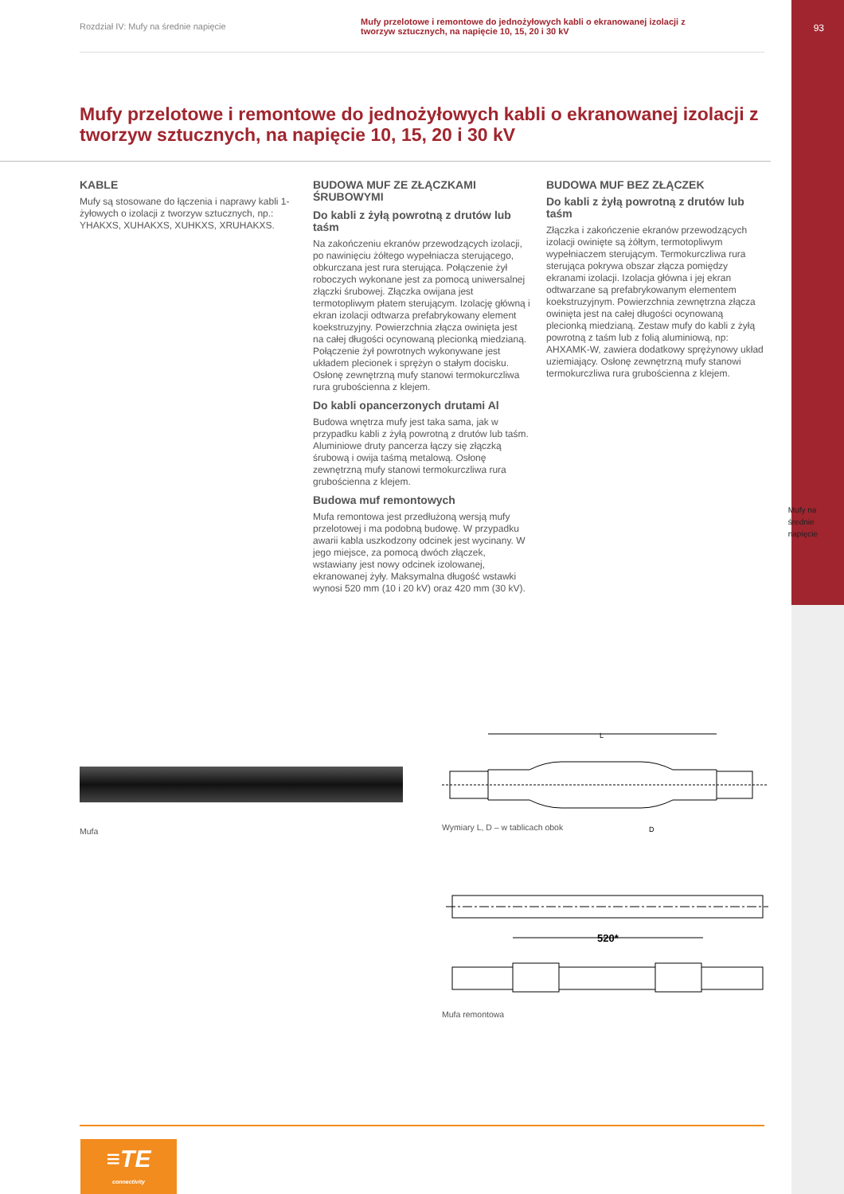Rozdział IV: Mufy na średnie napięcie
Mufy przelotowe i remontowe do jednożyłowych kabli o ekranowanej izolacji z tworzyw sztucznych, na napięcie 10, 15, 20 i 30 kV
93
Mufy na
średnie
napięcie
Mufy przelotowe i remontowe do jednożyłowych kabli o ekranowanej izolacji z tworzyw sztucznych, na napięcie 10, 15, 20 i 30 kV
KABLE
Mufy są stosowane do łączenia i naprawy kabli 1-żyłowych o izolacji z tworzyw sztucznych, np.: YHAKXS, XUHAKXS, XUHKXS, XRUHAKXS.
BUDOWA MUF ZE ZŁĄCZKAMI ŚRUBOWYMI
Do kabli z żyłą powrotną z drutów lub taśm
Na zakończeniu ekranów przewodzących izolacji, po nawinięciu żółtego wypełniacza sterującego, obkurczana jest rura sterująca. Połączenie żył roboczych wykonane jest za pomocą uniwersalnej złączki śrubowej. Złączka owijana jest termotopliwym płatem sterującym. Izolację główną i ekran izolacji odtwarza prefabrykowany element koekstruzyjny. Powierzchnia złącza owinięta jest na całej długości ocynowaną plecionką miedzianą. Połączenie żył powrotnych wykonywane jest układem plecionek i sprężyn o stałym docisku. Osłonę zewnętrzną mufy stanowi termokurczliwa rura grubościenna z klejem.
Do kabli opancerzonych drutami Al
Budowa wnętrza mufy jest taka sama, jak w przypadku kabli z żyłą powrotną z drutów lub taśm. Aluminiowe druty pancerza łączy się złączką śrubową i owija taśmą metalową. Osłonę zewnętrzną mufy stanowi termokurczliwa rura grubościenna z klejem.
Budowa muf remontowych
Mufa remontowa jest przedłużoną wersją mufy przelotowej i ma podobną budowę. W przypadku awarii kabla uszkodzony odcinek jest wycinany. W jego miejsce, za pomocą dwóch złączek, wstawiany jest nowy odcinek izolowanej, ekranowanej żyły. Maksymalna długość wstawki wynosi 520 mm (10 i 20 kV) oraz 420 mm (30 kV).
BUDOWA MUF BEZ ZŁĄCZEK
Do kabli z żyłą powrotną z drutów lub taśm
Złączka i zakończenie ekranów przewodzących izolacji owinięte są żółtym, termotopliwym wypełniaczem sterującym. Termokurczliwa rura sterująca pokrywa obszar złącza pomiędzy ekranami izolacji. Izolacja główna i jej ekran odtwarzane są prefabrykowanym elementem koekstruzyjnym. Powierzchnia zewnętrzna złącza owinięta jest na całej długości ocynowaną plecionką miedzianą. Zestaw mufy do kabli z żyłą powrotną z taśm lub z folią aluminiową, np: AHXAMK-W, zawiera dodatkowy sprężynowy układ uziemiający. Osłonę zewnętrzną mufy stanowi termokurczliwa rura grubościenna z klejem.
Mufa
L
D
Wymiary L, D – w tablicach obok
520*
Mufa remontowa
≡TE
connectivity